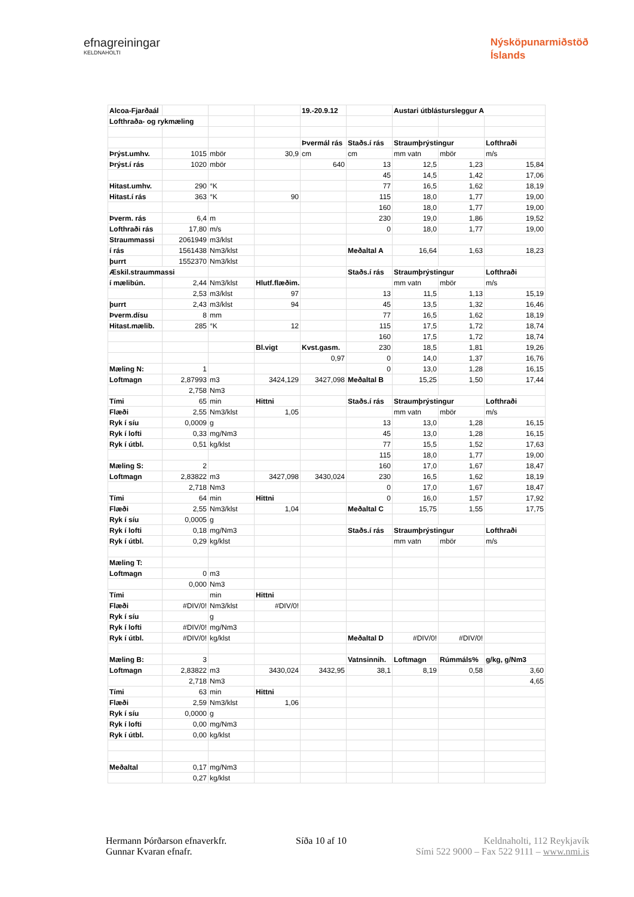efnagreiningar
KELDNAHOLTI
Nýsköpunarmiðstöð
Íslands
| Alcoa-Fjarðaál | | | | 19.-20.9.12 | | Austari útblástursleggur A | | |
| Lofthraða- og rykmæling | | | | | | | | |
| | | | | Þvermál rás | Staðs.í rás | Straumþrýstingur | | Lofthraði |
| Þrýst.umhv. | 1015 | mbör | 30,9 | cm | cm | mm vatn | mbör | m/s |
| Þrýst.í rás | 1020 | mbör | | 640 | 13 | 12,5 | 1,23 | 15,84 |
| | | | | | 45 | 14,5 | 1,42 | 17,06 |
| Hitast.umhv. | 290 | °K | | | 77 | 16,5 | 1,62 | 18,19 |
| Hitast.í rás | 363 | °K | 90 | | 115 | 18,0 | 1,77 | 19,00 |
| | | | | | 160 | 18,0 | 1,77 | 19,00 |
| Þverm. rás | 6,4 | m | | | 230 | 19,0 | 1,86 | 19,52 |
| Lofthraði rás | 17,80 | m/s | | | 0 | 18,0 | 1,77 | 19,00 |
| Straummassi | 2061949 | m3/klst | | | | | | |
| í rás | 1561438 | Nm3/klst | | | Meðaltal A | 16,64 | 1,63 | 18,23 |
| þurrt | 1552370 | Nm3/klst | | | | | | |
| Æskil.straummassi | | | | | Staðs.í rás | Straumþrýstingur | | Lofthraði |
| í mælibún. | 2,44 | Nm3/klst | Hlutf.flæðim. | | | mm vatn | mbör | m/s |
| | 2,53 | m3/klst | 97 | | 13 | 11,5 | 1,13 | 15,19 |
| þurrt | 2,43 | m3/klst | 94 | | 45 | 13,5 | 1,32 | 16,46 |
| Þverm.dísu | 8 | mm | | | 77 | 16,5 | 1,62 | 18,19 |
| Hitast.mælib. | 285 | °K | 12 | | 115 | 17,5 | 1,72 | 18,74 |
| | | | | | 160 | 17,5 | 1,72 | 18,74 |
| | | | Bl.vigt | Kvst.gasm. | 230 | 18,5 | 1,81 | 19,26 |
| | | | | 0,97 | 0 | 14,0 | 1,37 | 16,76 |
| Mæling N: | 1 | | | | 0 | 13,0 | 1,28 | 16,15 |
| Loftmagn | 2,87993 | m3 | 3424,129 | 3427,098 | Meðaltal B | 15,25 | 1,50 | 17,44 |
| | 2,758 | Nm3 | | | | | | |
| Tími | 65 | min | Hittni | | Staðs.í rás | Straumþrýstingur | | Lofthraði |
| Flæði | 2,55 | Nm3/klst | 1,05 | | | mm vatn | mbör | m/s |
| Ryk í síu | 0,0009 | g | | | 13 | 13,0 | 1,28 | 16,15 |
| Ryk í lofti | 0,33 | mg/Nm3 | | | 45 | 13,0 | 1,28 | 16,15 |
| Ryk í útbl. | 0,51 | kg/klst | | | 77 | 15,5 | 1,52 | 17,63 |
| | | | | | 115 | 18,0 | 1,77 | 19,00 |
| Mæling S: | 2 | | | | 160 | 17,0 | 1,67 | 18,47 |
| Loftmagn | 2,83822 | m3 | 3427,098 | 3430,024 | 230 | 16,5 | 1,62 | 18,19 |
| | 2,718 | Nm3 | | | 0 | 17,0 | 1,67 | 18,47 |
| Tími | 64 | min | Hittni | | 0 | 16,0 | 1,57 | 17,92 |
| Flæði | 2,55 | Nm3/klst | 1,04 | | Meðaltal C | 15,75 | 1,55 | 17,75 |
| Ryk í síu | 0,0005 | g | | | | | | |
| Ryk í lofti | 0,18 | mg/Nm3 | | | Staðs.í rás | Straumþrýstingur | | Lofthraði |
| Ryk í útbl. | 0,29 | kg/klst | | | | mm vatn | mbör | m/s |
| Mæling T: | | | | | | | | |
| Loftmagn | 0 | m3 | | | | | | |
| | 0,000 | Nm3 | | | | | | |
| Tími | | min | Hittni | | | | | |
| Flæði | #DIV/0! | Nm3/klst | #DIV/0! | | | | | |
| Ryk í síu | | g | | | | | | |
| Ryk í lofti | #DIV/0! | mg/Nm3 | | | | | | |
| Ryk í útbl. | #DIV/0! | kg/klst | | | Meðaltal D | #DIV/0! | #DIV/0! | |
| Mæling B: | 3 | | | | Vatnsinnih. | Loftmagn | Rúmmáls% | g/kg, g/Nm3 |
| Loftmagn | 2,83822 | m3 | 3430,024 | 3432,95 | 38,1 | 8,19 | 0,58 | 3,60 |
| | 2,718 | Nm3 | | | | | | 4,65 |
| Tími | 63 | min | Hittni | | | | | |
| Flæði | 2,59 | Nm3/klst | 1,06 | | | | | |
| Ryk í síu | 0,0000 | g | | | | | | |
| Ryk í lofti | 0,00 | mg/Nm3 | | | | | | |
| Ryk í útbl. | 0,00 | kg/klst | | | | | | |
| Meðaltal | 0,17 | mg/Nm3 | | | | | | |
| | 0,27 | kg/klst | | | | | | |
Hermann Þórðarson efnaverkfr.
Gunnar Kvaran efnafr.
Síða 10 af 10 Keldnaholti, 112 Reykjavík
Sími 522 9000 – Fax 522 9111 – www.nmi.is